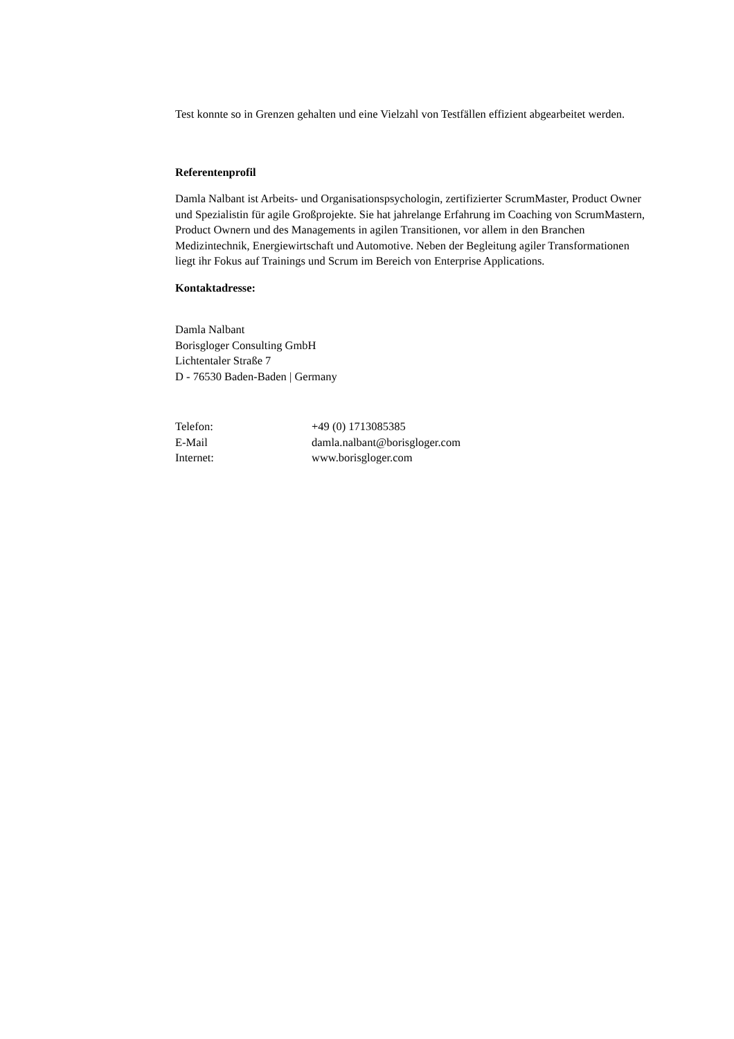Test konnte so in Grenzen gehalten und eine Vielzahl von Testfällen effizient abgearbeitet werden.
Referentenprofil
Damla Nalbant ist Arbeits- und Organisationspsychologin, zertifizierter ScrumMaster, Product Owner und Spezialistin für agile Großprojekte. Sie hat jahrelange Erfahrung im Coaching von ScrumMastern, Product Ownern und des Managements in agilen Transitionen, vor allem in den Branchen Medizintechnik, Energiewirtschaft und Automotive. Neben der Begleitung agiler Transformationen liegt ihr Fokus auf Trainings und Scrum im Bereich von Enterprise Applications.
Kontaktadresse:
Damla Nalbant
Borisgloger Consulting GmbH
Lichtentaler Straße 7
D - 76530 Baden-Baden | Germany
| Telefon: | +49 (0) 1713085385 |
| E-Mail | damla.nalbant@borisgloger.com |
| Internet: | www.borisgloger.com |